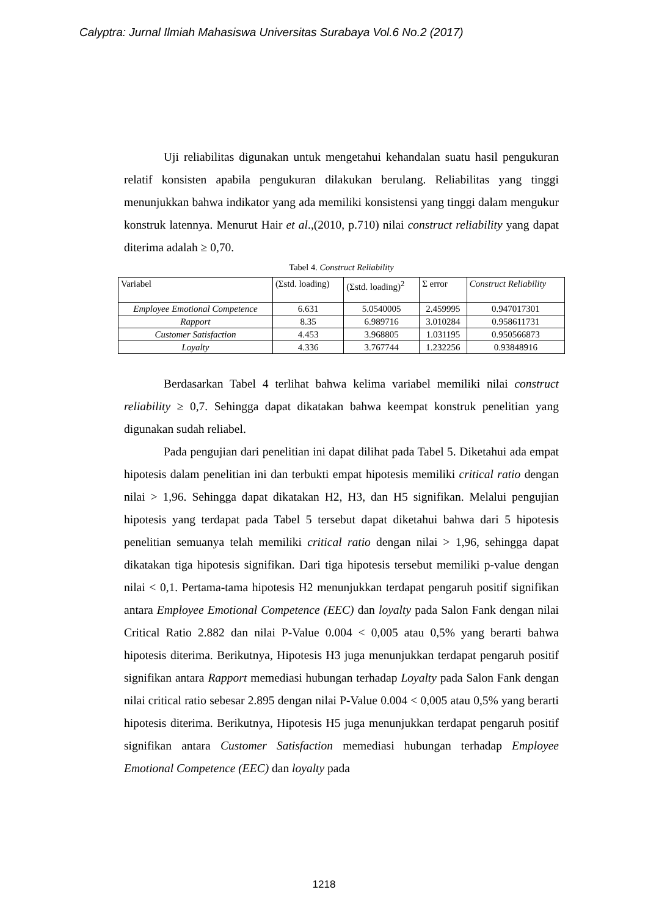Calyptra: Jurnal Ilmiah Mahasiswa Universitas Surabaya Vol.6 No.2 (2017)
Uji reliabilitas digunakan untuk mengetahui kehandalan suatu hasil pengukuran relatif konsisten apabila pengukuran dilakukan berulang. Reliabilitas yang tinggi menunjukkan bahwa indikator yang ada memiliki konsistensi yang tinggi dalam mengukur konstruk latennya. Menurut Hair et al.,(2010, p.710) nilai construct reliability yang dapat diterima adalah ≥ 0,70.
Tabel 4. Construct Reliability
| Variabel | (Σstd. loading) | (Σstd. loading)<sup>2</sup> | Σ error | Construct Reliability |
| Employee Emotional Competence | 6.631 | 5.0540005 | 2.459995 | 0.947017301 |
| Rapport | 8.35 | 6.989716 | 3.010284 | 0.958611731 |
| Customer Satisfaction | 4.453 | 3.968805 | 1.031195 | 0.950566873 |
| Loyalty | 4.336 | 3.767744 | 1.232256 | 0.93848916 |
Berdasarkan Tabel 4 terlihat bahwa kelima variabel memiliki nilai construct reliability ≥ 0,7. Sehingga dapat dikatakan bahwa keempat konstruk penelitian yang digunakan sudah reliabel.
Pada pengujian dari penelitian ini dapat dilihat pada Tabel 5. Diketahui ada empat hipotesis dalam penelitian ini dan terbukti empat hipotesis memiliki critical ratio dengan nilai > 1,96. Sehingga dapat dikatakan H2, H3, dan H5 signifikan. Melalui pengujian hipotesis yang terdapat pada Tabel 5 tersebut dapat diketahui bahwa dari 5 hipotesis penelitian semuanya telah memiliki critical ratio dengan nilai > 1,96, sehingga dapat dikatakan tiga hipotesis signifikan. Dari tiga hipotesis tersebut memiliki p-value dengan nilai < 0,1. Pertama-tama hipotesis H2 menunjukkan terdapat pengaruh positif signifikan antara Employee Emotional Competence (EEC) dan loyalty pada Salon Fank dengan nilai Critical Ratio 2.882 dan nilai P-Value 0.004 < 0,005 atau 0,5% yang berarti bahwa hipotesis diterima. Berikutnya, Hipotesis H3 juga menunjukkan terdapat pengaruh positif signifikan antara Rapport memediasi hubungan terhadap Loyalty pada Salon Fank dengan nilai critical ratio sebesar 2.895 dengan nilai P-Value 0.004 < 0,005 atau 0,5% yang berarti hipotesis diterima. Berikutnya, Hipotesis H5 juga menunjukkan terdapat pengaruh positif signifikan antara Customer Satisfaction memediasi hubungan terhadap Employee Emotional Competence (EEC) dan loyalty pada
1218